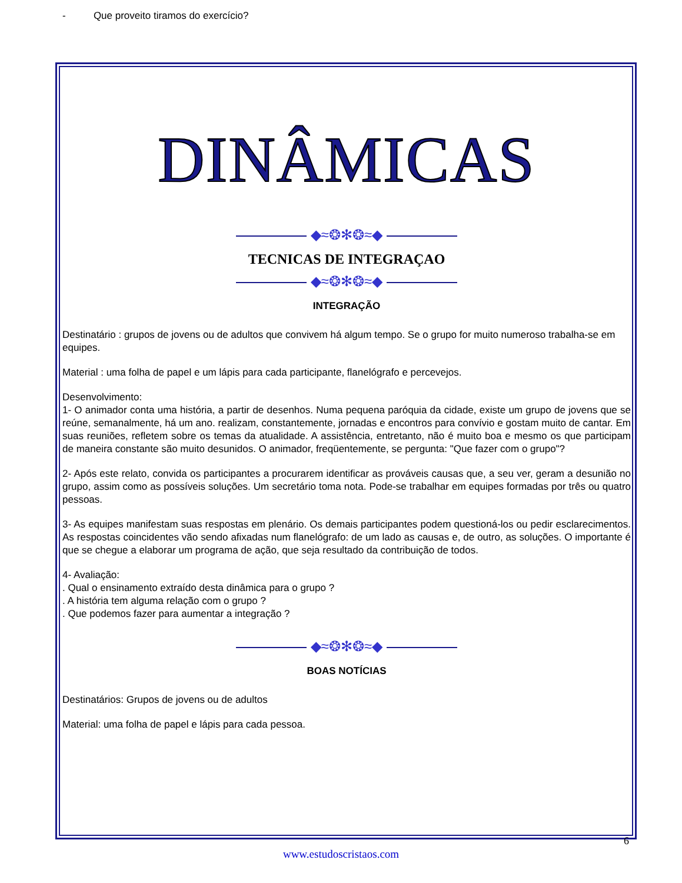- Que proveito tiramos do exercício?
DINÂMICAS
◆≈❂✻❂≈◆
TECNICAS DE INTEGRAÇAO
◆≈❂✻❂≈◆
INTEGRAÇÃO
Destinatário : grupos de jovens ou de adultos que convivem há algum tempo. Se o grupo for muito numeroso trabalha-se em equipes.
Material : uma folha de papel e um lápis para cada participante, flanelógrafo e percevejos.
Desenvolvimento:
1- O animador conta uma história, a partir de desenhos. Numa pequena paróquia da cidade, existe um grupo de jovens que se reúne, semanalmente, há um ano. realizam, constantemente, jornadas e encontros para convívio e gostam muito de cantar. Em suas reuniões, refletem sobre os temas da atualidade. A assistência, entretanto, não é muito boa e mesmo os que participam de maneira constante são muito desunidos. O animador, freqüentemente, se pergunta: "Que fazer com o grupo"?
2- Após este relato, convida os participantes a procurarem identificar as prováveis causas que, a seu ver, geram a desunião no grupo, assim como as possíveis soluções. Um secretário toma nota. Pode-se trabalhar em equipes formadas por três ou quatro pessoas.
3- As equipes manifestam suas respostas em plenário. Os demais participantes podem questioná-los ou pedir esclarecimentos. As respostas coincidentes vão sendo afixadas num flanelógrafo: de um lado as causas e, de outro, as soluções. O importante é que se chegue a elaborar um programa de ação, que seja resultado da contribuição de todos.
4- Avaliação:
. Qual o ensinamento extraído desta dinâmica para o grupo ?
. A história tem alguma relação com o grupo ?
. Que podemos fazer para aumentar a integração ?
◆≈❂✻❂≈◆
BOAS NOTÍCIAS
Destinatários: Grupos de jovens ou de adultos
Material: uma folha de papel e lápis para cada pessoa.
6
www.estudoscristaos.com